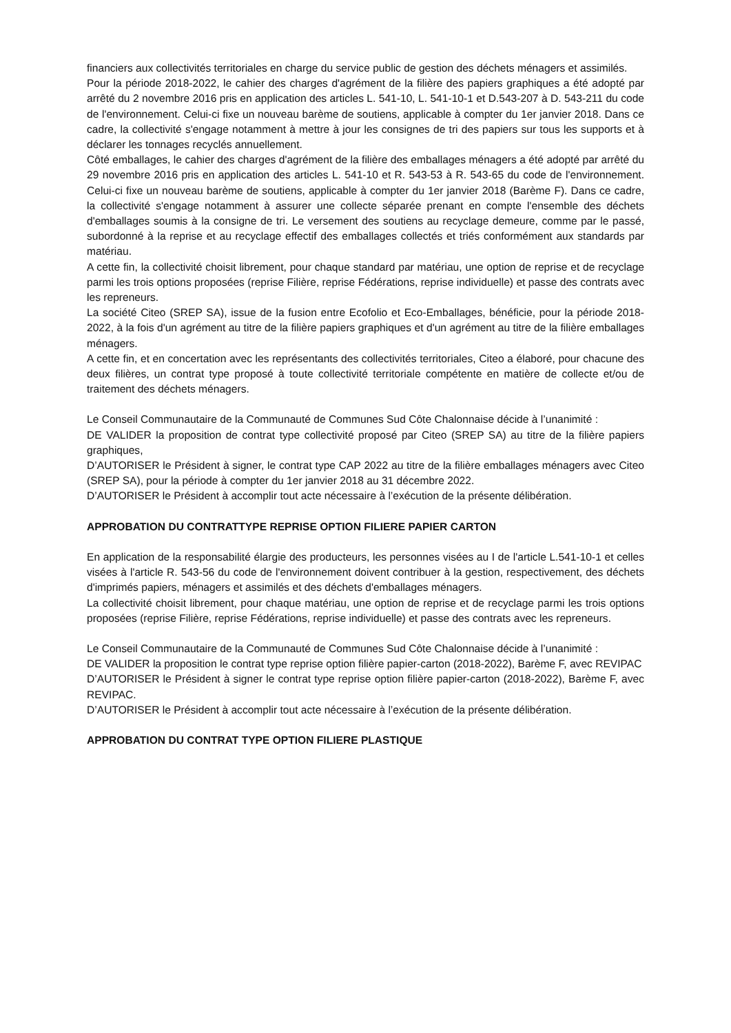financiers aux collectivités territoriales en charge du service public de gestion des déchets ménagers et assimilés.
Pour la période 2018-2022, le cahier des charges d'agrément de la filière des papiers graphiques a été adopté par arrêté du 2 novembre 2016 pris en application des articles L. 541-10, L. 541-10-1 et D.543-207 à D. 543-211 du code de l'environnement. Celui-ci fixe un nouveau barème de soutiens, applicable à compter du 1er janvier 2018. Dans ce cadre, la collectivité s'engage notamment à mettre à jour les consignes de tri des papiers sur tous les supports et à déclarer les tonnages recyclés annuellement.
Côté emballages, le cahier des charges d'agrément de la filière des emballages ménagers a été adopté par arrêté du 29 novembre 2016 pris en application des articles L. 541-10 et R. 543-53 à R. 543-65 du code de l'environnement. Celui-ci fixe un nouveau barème de soutiens, applicable à compter du 1er janvier 2018 (Barème F). Dans ce cadre, la collectivité s'engage notamment à assurer une collecte séparée prenant en compte l'ensemble des déchets d'emballages soumis à la consigne de tri. Le versement des soutiens au recyclage demeure, comme par le passé, subordonné à la reprise et au recyclage effectif des emballages collectés et triés conformément aux standards par matériau.
A cette fin, la collectivité choisit librement, pour chaque standard par matériau, une option de reprise et de recyclage parmi les trois options proposées (reprise Filière, reprise Fédérations, reprise individuelle) et passe des contrats avec les repreneurs.
La société Citeo (SREP SA), issue de la fusion entre Ecofolio et Eco-Emballages, bénéficie, pour la période 2018-2022, à la fois d'un agrément au titre de la filière papiers graphiques et d'un agrément au titre de la filière emballages ménagers.
A cette fin, et en concertation avec les représentants des collectivités territoriales, Citeo a élaboré, pour chacune des deux filières, un contrat type proposé à toute collectivité territoriale compétente en matière de collecte et/ou de traitement des déchets ménagers.
Le Conseil Communautaire de la Communauté de Communes Sud Côte Chalonnaise décide à l’unanimité :
DE VALIDER la proposition de contrat type collectivité proposé par Citeo (SREP SA) au titre de la filière papiers graphiques,
D’AUTORISER le Président à signer, le contrat type CAP 2022 au titre de la filière emballages ménagers avec Citeo (SREP SA), pour la période à compter du 1er janvier 2018 au 31 décembre 2022.
D’AUTORISER le Président à accomplir tout acte nécessaire à l’exécution de la présente délibération.
APPROBATION DU CONTRATTYPE REPRISE OPTION FILIERE PAPIER CARTON
En application de la responsabilité élargie des producteurs, les personnes visées au I de l'article L.541-10-1 et celles visées à l'article R. 543-56 du code de l'environnement doivent contribuer à la gestion, respectivement, des déchets d'imprimés papiers, ménagers et assimilés et des déchets d'emballages ménagers.
La collectivité choisit librement, pour chaque matériau, une option de reprise et de recyclage parmi les trois options proposées (reprise Filière, reprise Fédérations, reprise individuelle) et passe des contrats avec les repreneurs.
Le Conseil Communautaire de la Communauté de Communes Sud Côte Chalonnaise décide à l’unanimité :
DE VALIDER la proposition le contrat type reprise option filière papier-carton (2018-2022), Barème F, avec REVIPAC
D’AUTORISER le Président à signer le contrat type reprise option filière papier-carton (2018-2022), Barème F, avec REVIPAC.
D’AUTORISER le Président à accomplir tout acte nécessaire à l’exécution de la présente délibération.
APPROBATION DU CONTRAT TYPE OPTION FILIERE PLASTIQUE